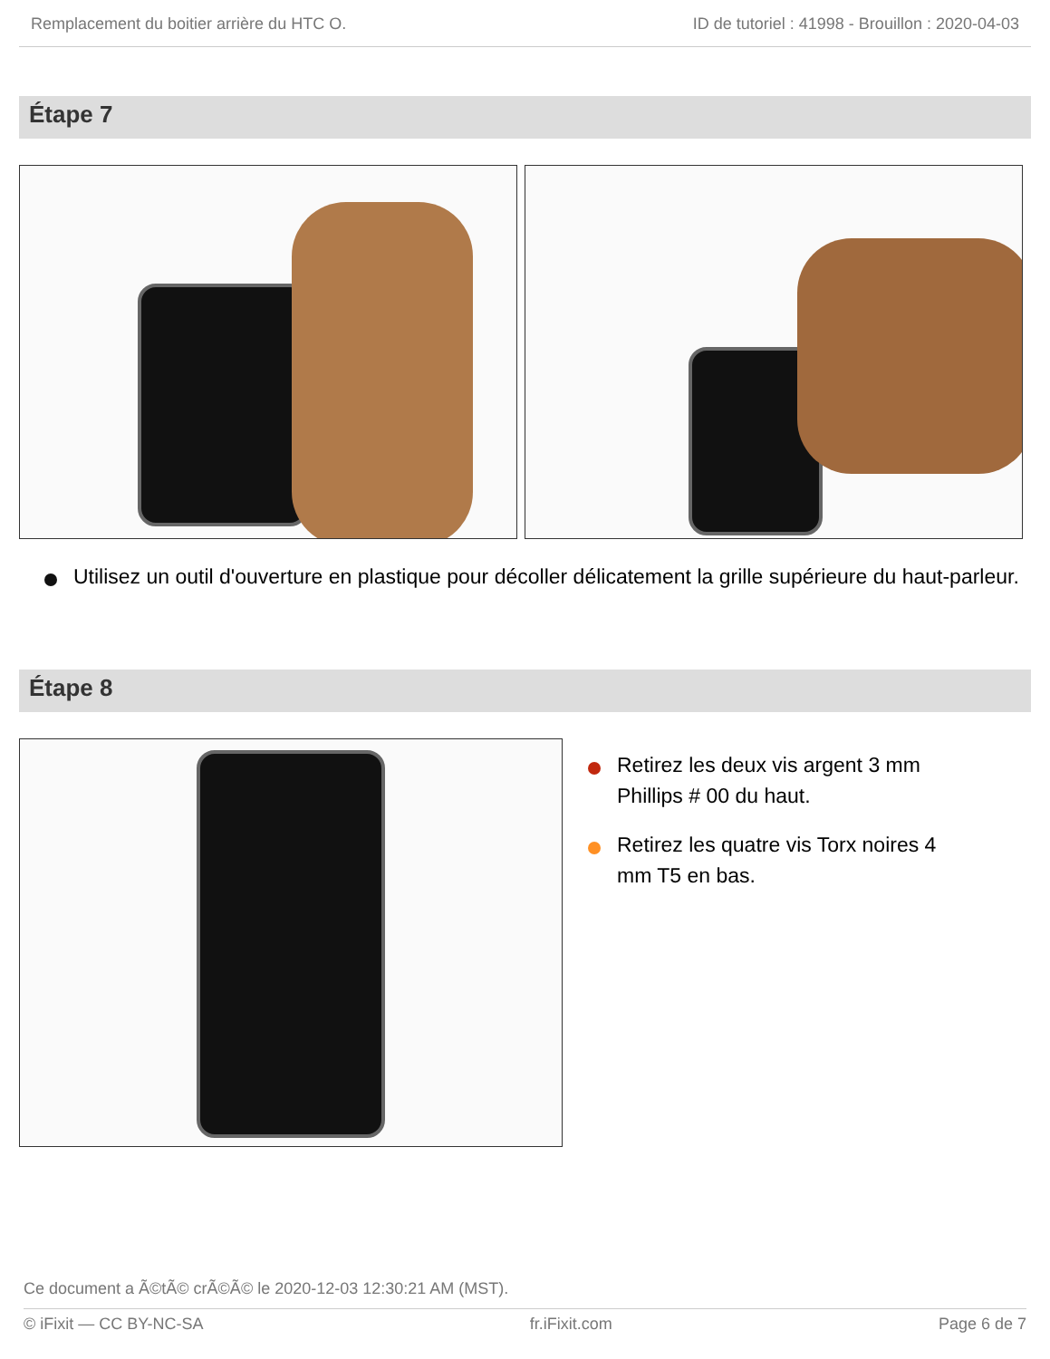Remplacement du boitier arrière du HTC O. ID de tutoriel : 41998 - Brouillon : 2020-04-03
Étape 7
Utilisez un outil d'ouverture en plastique pour décoller délicatement la grille supérieure du haut-parleur.
Étape 8
Retirez les deux vis argent 3 mm Phillips # 00 du haut.
Retirez les quatre vis Torx noires 4 mm T5 en bas.
Ce document a Ã©tÃ© crÃ©Ã© le 2020-12-03 12:30:21 AM (MST).
© iFixit — CC BY-NC-SA fr.iFixit.com Page 6 de 7